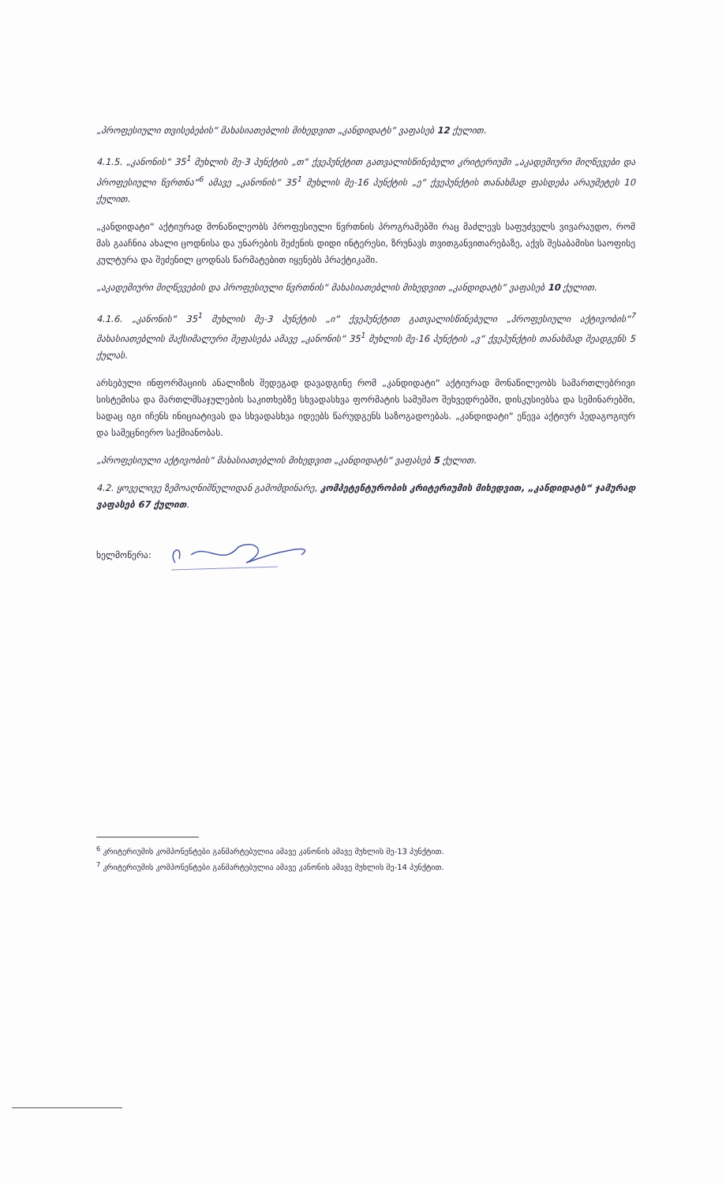„პროფესიული თვისებების“ მახასიათებლის მიხედვით „კანდიდატს“ ვაფასებ 12 ქულით.
4.1.5. „კანონის“ 35<sup>1</sup> მუხლის მე-3 პუნქტის „თ“ ქვეპუნქტით გათვალისწინებული კრიტერიუმი „აკადემიური მიღწევები და პროფესიული წვრთნა“<sup>6</sup> ამავე „კანონის“ 35<sup>1</sup> მუხლის მე-16 პუნქტის „ე“ ქვეპუნქტის თანახმად ფასდება არაუმეტეს 10 ქულით.
„კანდიდატი“ აქტიურად მონაწილეობს პროფესიული წვრთნის პროგრამებში რაც მაძლევს საფუძველს ვივარაუდო, რომ მას გააჩნია ახალი ცოდნისა და უნარების შეძენის დიდი ინტერესი, ზრუნავს თვითგანვითარებაზე, აქვს შესაბამისი საოფისე კულტურა და შეძენილ ცოდნას წარმატებით იყენებს პრაქტიკაში.
„აკადემიური მიღწევების და პროფესიული წვრთნის“ მახასიათებლის მიხედვით „კანდიდატს“ ვაფასებ 10 ქულით.
4.1.6. „კანონის“ 35<sup>1</sup> მუხლის მე-3 პუნქტის „ი“ ქვეპუნქტით გათვალისწინებული „პროფესიული აქტივობის“<sup>7</sup> მახასიათებლის მაქსიმალური შეფასება ამავე „კანონის“ 35<sup>1</sup> მუხლის მე-16 პუნქტის „ვ“ ქვეპუნქტის თანახმად შეადგენს 5 ქულას.
არსებული ინფორმაციის ანალიზის შედეგად დავადგინე რომ „კანდიდატი“ აქტიურად მონაწილეობს სამართლებრივი სისტემისა და მართლმსაჯულების საკითხებზე სხვადასხვა ფორმატის სამუშაო შეხვედრებში, დისკუსიებსა და სემინარებში, სადაც იგი იჩენს ინიციატივას და სხვადასხვა იდეებს წარუდგენს საზოგადოებას. „კანდიდატი“ ეწევა აქტიურ პედაგოგიურ და სამეცნიერო საქმიანობას.
„პროფესიული აქტივობის“ მახასიათებლის მიხედვით „კანდიდატს“ ვაფასებ 5 ქულით.
4.2. ყოველივე ზემოაღნიშნულიდან გამომდინარე, კომპეტენტურობის კრიტერიუმის მიხედვით, „კანდიდატს“ ჯამურად ვაფასებ 67 ქულით.
ხელმოწერა:
<sup>6</sup> კრიტერიუმის კომპონენტები განმარტებულია ამავე კანონის ამავე მუხლის მე-13 პუნქტით.
<sup>7</sup> კრიტერიუმის კომპონენტები განმარტებულია ამავე კანონის ამავე მუხლის მე-14 პუნქტით.